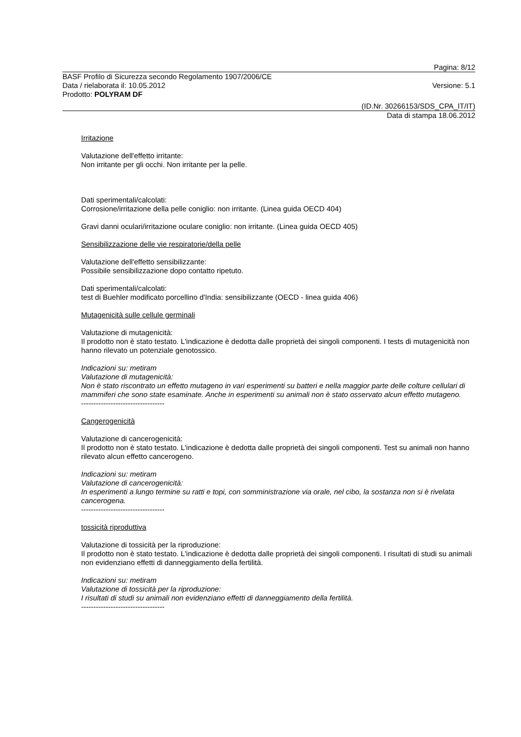Pagina: 8/12
BASF Profilo di Sicurezza secondo Regolamento 1907/2006/CE
Data / rielaborata il: 10.05.2012 Versione: 5.1
Prodotto: POLYRAM DF
(ID.Nr. 30266153/SDS_CPA_IT/IT)
Data di stampa 18.06.2012
Irritazione
Valutazione dell'effetto irritante:
Non irritante per gli occhi. Non irritante per la pelle.
Dati sperimentali/calcolati:
Corrosione/irritazione della pelle coniglio: non irritante. (Linea guida OECD 404)
Gravi danni oculari/irritazione oculare coniglio: non irritante. (Linea guida OECD 405)
Sensibilizzazione delle vie respiratorie/della pelle
Valutazione dell'effetto sensibilizzante:
Possibile sensibilizzazione dopo contatto ripetuto.
Dati sperimentali/calcolati:
test di Buehler modificato porcellino d'India: sensibilizzante (OECD - linea guida 406)
Mutagenicità sulle cellule germinali
Valutazione di mutagenicità:
Il prodotto non è stato testato. L'indicazione è dedotta dalle proprietà dei singoli componenti. I tests di mutagenicità non hanno rilevato un potenziale genotossico.
Indicazioni su: metiram
Valutazione di mutagenicità:
Non è stato riscontrato un effetto mutageno in vari esperimenti su batteri e nella maggior parte delle colture cellulari di mammiferi che sono state esaminate. Anche in esperimenti su animali non è stato osservato alcun effetto mutageno.
----------------------------------
Cangerogenicità
Valutazione di cancerogenicità:
Il prodotto non è stato testato. L'indicazione è dedotta dalle proprietà dei singoli componenti. Test su animali non hanno rilevato alcun effetto cancerogeno.
Indicazioni su: metiram
Valutazione di cancerogenicità:
In esperimenti a lungo termine su ratti e topi, con somministrazione via orale, nel cibo, la sostanza non si è rivelata cancerogena.
----------------------------------
tossicità riproduttiva
Valutazione di tossicità per la riproduzione:
Il prodotto non è stato testato. L'indicazione è dedotta dalle proprietà dei singoli componenti. I risultati di studi su animali non evidenziano effetti di danneggiamento della fertilità.
Indicazioni su: metiram
Valutazione di tossicità per la riproduzione:
I risultati di studi su animali non evidenziano effetti di danneggiamento della fertilità.
----------------------------------